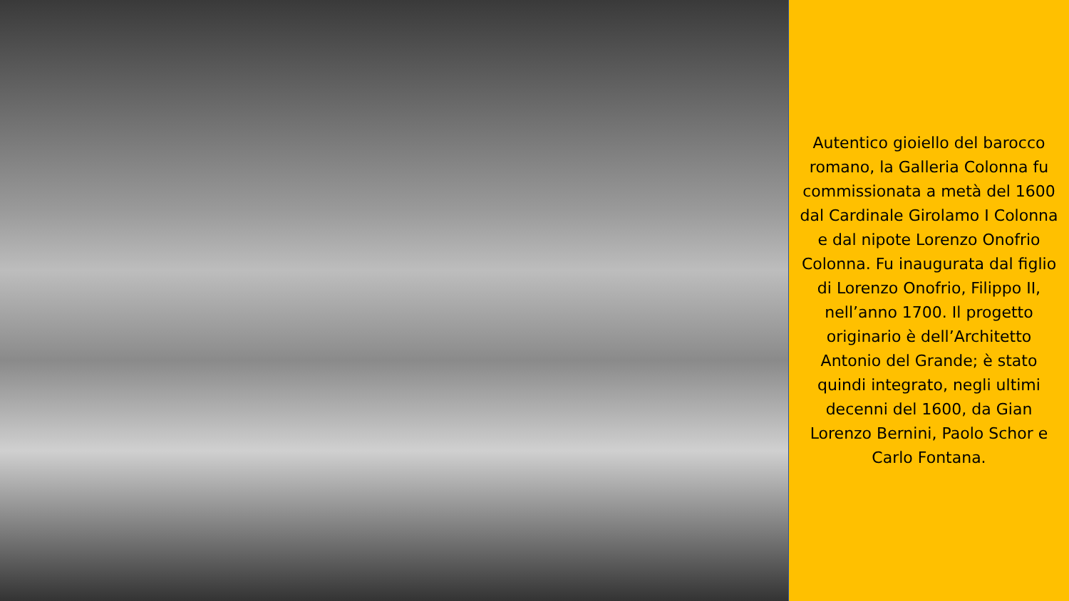Autentico gioiello del barocco romano, la Galleria Colonna fu commissionata a metà del 1600 dal Cardinale Girolamo I Colonna e dal nipote Lorenzo Onofrio Colonna. Fu inaugurata dal figlio di Lorenzo Onofrio, Filippo II, nell’anno 1700. Il progetto originario è dell’Architetto Antonio del Grande; è stato quindi integrato, negli ultimi decenni del 1600, da Gian Lorenzo Bernini, Paolo Schor e Carlo Fontana.